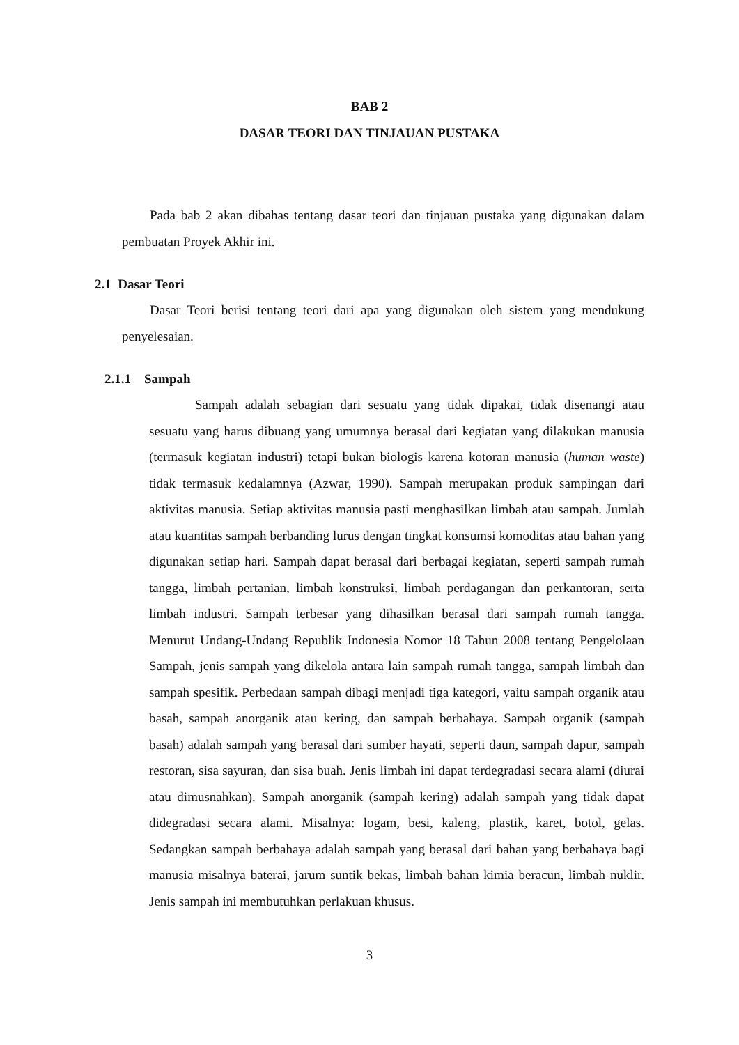BAB 2
DASAR TEORI DAN TINJAUAN PUSTAKA
Pada bab 2 akan dibahas tentang dasar teori dan tinjauan pustaka yang digunakan dalam pembuatan Proyek Akhir ini.
2.1 Dasar Teori
Dasar Teori berisi tentang teori dari apa yang digunakan oleh sistem yang mendukung penyelesaian.
2.1.1 Sampah
Sampah adalah sebagian dari sesuatu yang tidak dipakai, tidak disenangi atau sesuatu yang harus dibuang yang umumnya berasal dari kegiatan yang dilakukan manusia (termasuk kegiatan industri) tetapi bukan biologis karena kotoran manusia (human waste) tidak termasuk kedalamnya (Azwar, 1990). Sampah merupakan produk sampingan dari aktivitas manusia. Setiap aktivitas manusia pasti menghasilkan limbah atau sampah. Jumlah atau kuantitas sampah berbanding lurus dengan tingkat konsumsi komoditas atau bahan yang digunakan setiap hari. Sampah dapat berasal dari berbagai kegiatan, seperti sampah rumah tangga, limbah pertanian, limbah konstruksi, limbah perdagangan dan perkantoran, serta limbah industri. Sampah terbesar yang dihasilkan berasal dari sampah rumah tangga. Menurut Undang-Undang Republik Indonesia Nomor 18 Tahun 2008 tentang Pengelolaan Sampah, jenis sampah yang dikelola antara lain sampah rumah tangga, sampah limbah dan sampah spesifik. Perbedaan sampah dibagi menjadi tiga kategori, yaitu sampah organik atau basah, sampah anorganik atau kering, dan sampah berbahaya. Sampah organik (sampah basah) adalah sampah yang berasal dari sumber hayati, seperti daun, sampah dapur, sampah restoran, sisa sayuran, dan sisa buah. Jenis limbah ini dapat terdegradasi secara alami (diurai atau dimusnahkan). Sampah anorganik (sampah kering) adalah sampah yang tidak dapat didegradasi secara alami. Misalnya: logam, besi, kaleng, plastik, karet, botol, gelas. Sedangkan sampah berbahaya adalah sampah yang berasal dari bahan yang berbahaya bagi manusia misalnya baterai, jarum suntik bekas, limbah bahan kimia beracun, limbah nuklir. Jenis sampah ini membutuhkan perlakuan khusus.
3